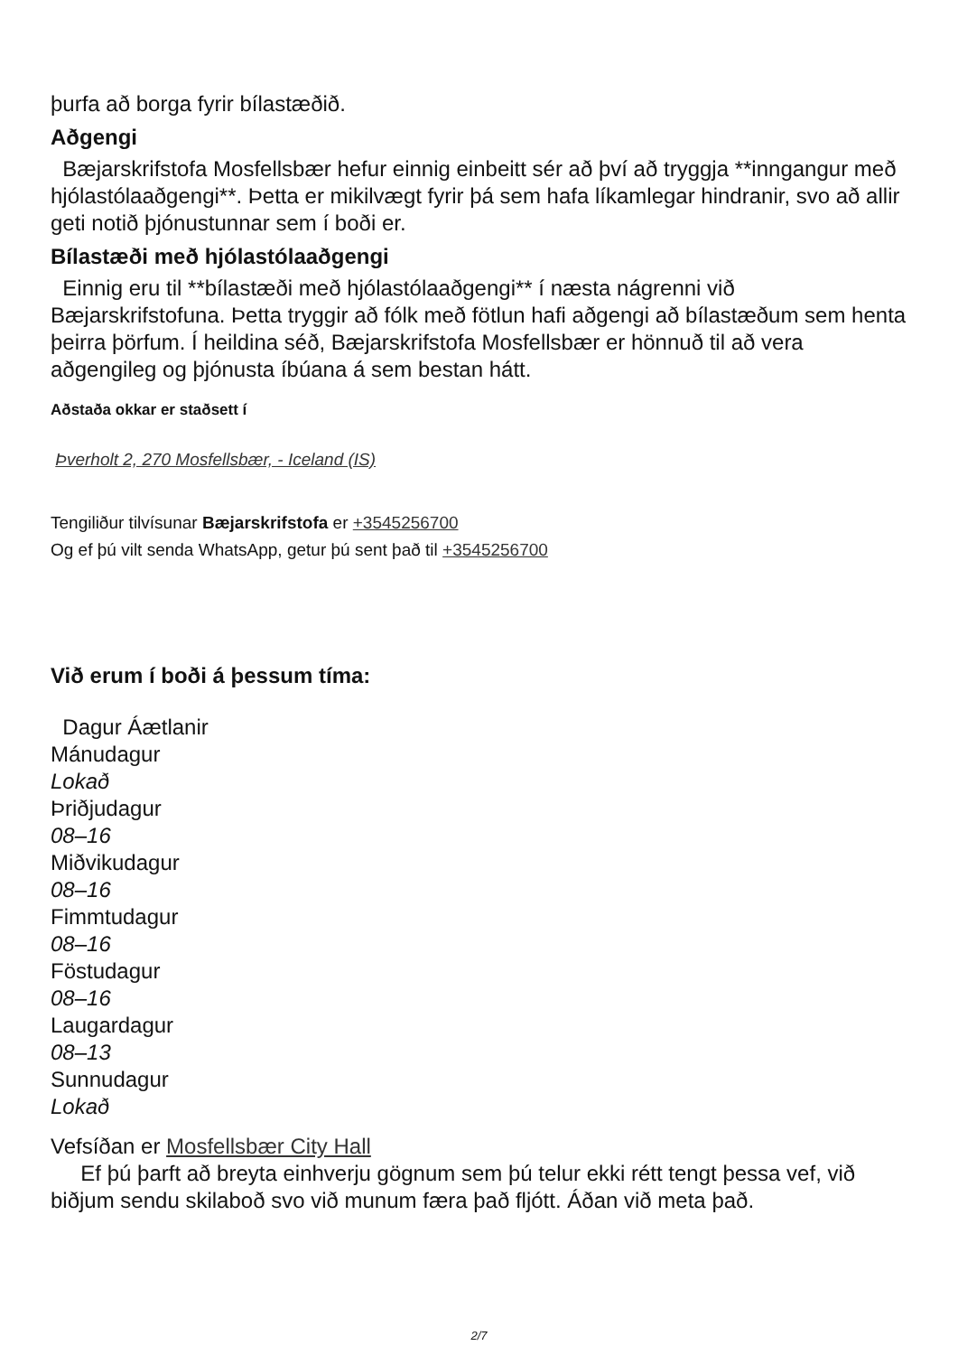þurfa að borga fyrir bílastæðið.
Aðgengi
Bæjarskrifstofa Mosfellsbær hefur einnig einbeitt sér að því að tryggja **inngangur með hjólastólaaðgengi**. Þetta er mikilvægt fyrir þá sem hafa líkamlegar hindranir, svo að allir geti notið þjónustunnar sem í boði er.
Bílastæði með hjólastólaaðgengi
Einnig eru til **bílastæði með hjólastólaaðgengi** í næsta nágrenni við Bæjarskrifstofuna. Þetta tryggir að fólk með fötlun hafi aðgengi að bílastæðum sem henta þeirra þörfum. Í heildina séð, Bæjarskrifstofa Mosfellsbær er hönnuð til að vera aðgengileg og þjónusta íbúana á sem bestan hátt.
Aðstaða okkar er staðsett í
Þverholt 2, 270 Mosfellsbær, - Iceland (IS)
Tengiliður tilvísunar Bæjarskrifstofa er +3545256700
Og ef þú vilt senda WhatsApp, getur þú sent það til +3545256700
Við erum í boði á þessum tíma:
Dagur Áætlanir
Mánudagur
Lokað
Þriðjudagur
08–16
Miðvikudagur
08–16
Fimmtudagur
08–16
Föstudagur
08–16
Laugardagur
08–13
Sunnudagur
Lokað
Vefsíðan er Mosfellsbær City Hall
Ef þú þarft að breyta einhverju gögnum sem þú telur ekki rétt tengt þessa vef, við biðjum sendu skilaboð svo við munum færa það fljótt. Áðan við meta það.
2/7